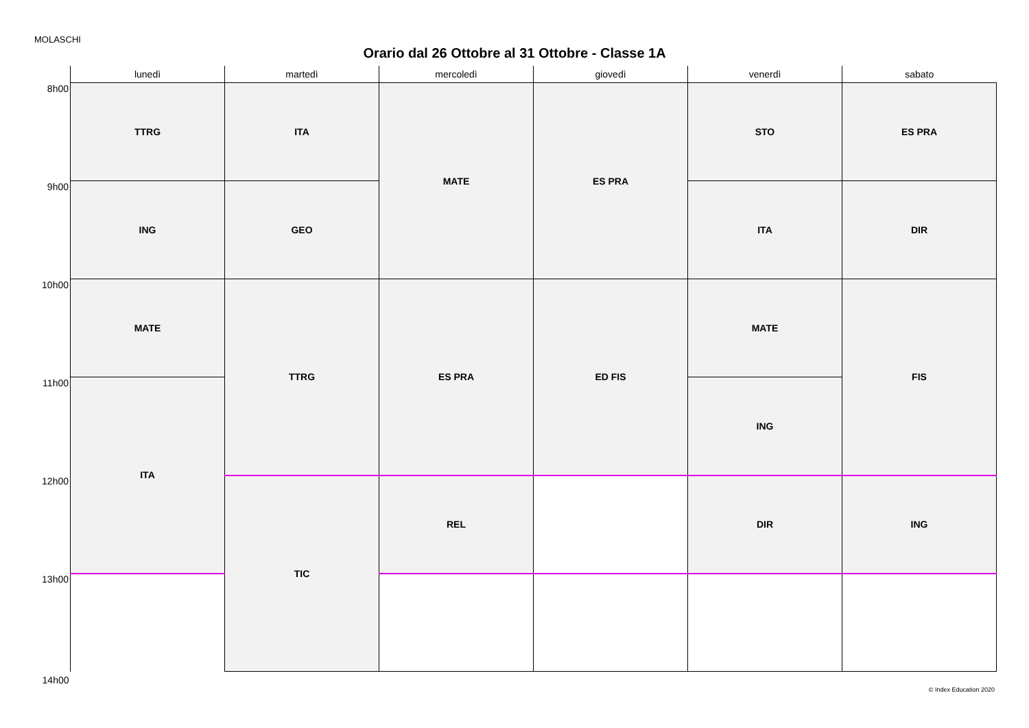MOLASCHI
Orario dal 26 Ottobre al 31 Ottobre - Classe 1A
| | lunedì | martedì | mercoledì | giovedì | venerdì | sabato |
| --- | --- | --- | --- | --- | --- | --- |
| 8h00 | TTRG | ITA | MATE | ES PRA | STO | ES PRA |
| 9h00 | ING | GEO | | | ITA | DIR |
| 10h00 | MATE | TTRG | ES PRA | ED FIS | MATE | FIS |
| 11h00 | ITA | | | | ING | |
| 12h00 | | TIC | REL | | DIR | ING |
| 13h00 | | | | | | |
| 14h00 | | | | | | |
© Index Education 2020